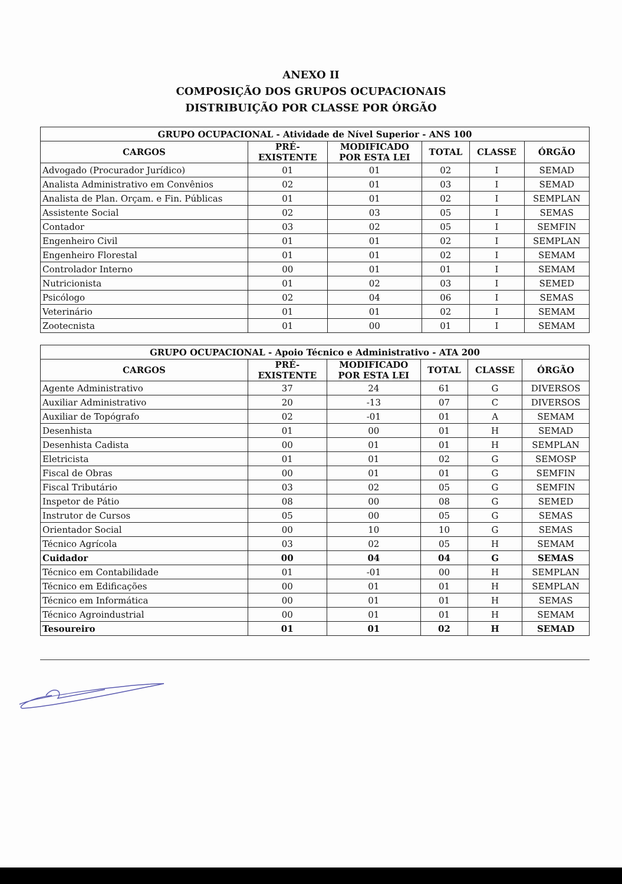ANEXO II
COMPOSIÇÃO DOS GRUPOS OCUPACIONAIS
DISTRIBUIÇÃO POR CLASSE POR ÓRGÃO
| GRUPO OCUPACIONAL - Atividade de Nível Superior - ANS 100 | | | | | |
| --- | --- | --- | --- | --- | --- |
| CARGOS | PRÉ- EXISTENTE | MODIFICADO POR ESTA LEI | TOTAL | CLASSE | ÓRGÃO |
| Advogado (Procurador Jurídico) | 01 | 01 | 02 | I | SEMAD |
| Analista Administrativo em Convênios | 02 | 01 | 03 | I | SEMAD |
| Analista de Plan. Orçam. e Fin. Públicas | 01 | 01 | 02 | I | SEMPLAN |
| Assistente Social | 02 | 03 | 05 | I | SEMAS |
| Contador | 03 | 02 | 05 | I | SEMFIN |
| Engenheiro Civil | 01 | 01 | 02 | I | SEMPLAN |
| Engenheiro Florestal | 01 | 01 | 02 | I | SEMAM |
| Controlador Interno | 00 | 01 | 01 | I | SEMAM |
| Nutricionista | 01 | 02 | 03 | I | SEMED |
| Psicólogo | 02 | 04 | 06 | I | SEMAS |
| Veterinário | 01 | 01 | 02 | I | SEMAM |
| Zootecnista | 01 | 00 | 01 | I | SEMAM |
| GRUPO OCUPACIONAL - Apoio Técnico e Administrativo - ATA 200 | | | | | |
| --- | --- | --- | --- | --- | --- |
| CARGOS | PRÉ- EXISTENTE | MODIFICADO POR ESTA LEI | TOTAL | CLASSE | ÓRGÃO |
| Agente Administrativo | 37 | 24 | 61 | G | DIVERSOS |
| Auxiliar Administrativo | 20 | -13 | 07 | C | DIVERSOS |
| Auxiliar de Topógrafo | 02 | -01 | 01 | A | SEMAM |
| Desenhista | 01 | 00 | 01 | H | SEMAD |
| Desenhista Cadista | 00 | 01 | 01 | H | SEMPLAN |
| Eletricista | 01 | 01 | 02 | G | SEMOSP |
| Fiscal de Obras | 00 | 01 | 01 | G | SEMFIN |
| Fiscal Tributário | 03 | 02 | 05 | G | SEMFIN |
| Inspetor de Pátio | 08 | 00 | 08 | G | SEMED |
| Instrutor de Cursos | 05 | 00 | 05 | G | SEMAS |
| Orientador Social | 00 | 10 | 10 | G | SEMAS |
| Técnico Agrícola | 03 | 02 | 05 | H | SEMAM |
| Cuidador | 00 | 04 | 04 | G | SEMAS |
| Técnico em Contabilidade | 01 | -01 | 00 | H | SEMPLAN |
| Técnico em Edificações | 00 | 01 | 01 | H | SEMPLAN |
| Técnico em Informática | 00 | 01 | 01 | H | SEMAS |
| Técnico Agroindustrial | 00 | 01 | 01 | H | SEMAM |
| Tesoureiro | 01 | 01 | 02 | H | SEMAD |